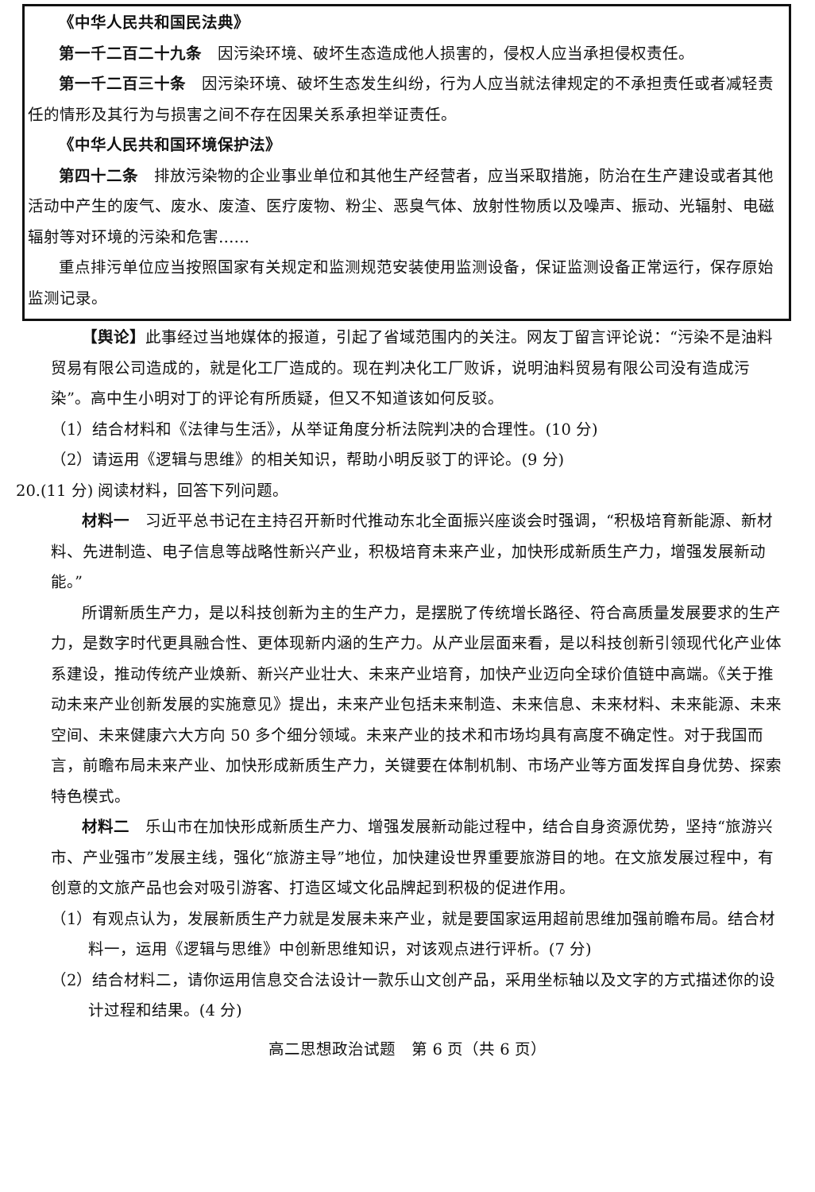《中华人民共和国民法典》
第一千二百二十九条　因污染环境、破坏生态造成他人损害的，侵权人应当承担侵权责任。
第一千二百三十条　因污染环境、破坏生态发生纠纷，行为人应当就法律规定的不承担责任或者减轻责任的情形及其行为与损害之间不存在因果关系承担举证责任。
《中华人民共和国环境保护法》
第四十二条　排放污染物的企业事业单位和其他生产经营者，应当采取措施，防治在生产建设或者其他活动中产生的废气、废水、废渣、医疗废物、粉尘、恶臭气体、放射性物质以及噪声、振动、光辐射、电磁辐射等对环境的污染和危害……
重点排污单位应当按照国家有关规定和监测规范安装使用监测设备，保证监测设备正常运行，保存原始监测记录。
【舆论】此事经过当地媒体的报道，引起了省域范围内的关注。网友丁留言评论说：“污染不是油料贸易有限公司造成的，就是化工厂造成的。现在判决化工厂败诉，说明油料贸易有限公司没有造成污染”。高中生小明对丁的评论有所质疑，但又不知道该如何反驳。
（1）结合材料和《法律与生活》，从举证角度分析法院判决的合理性。(10 分)
（2）请运用《逻辑与思维》的相关知识，帮助小明反驳丁的评论。(9 分)
20.(11 分) 阅读材料，回答下列问题。
材料一　习近平总书记在主持召开新时代推动东北全面振兴座谈会时强调，“积极培育新能源、新材料、先进制造、电子信息等战略性新兴产业，积极培育未来产业，加快形成新质生产力，增强发展新动能。”
所谓新质生产力，是以科技创新为主的生产力，是摆脱了传统增长路径、符合高质量发展要求的生产力，是数字时代更具融合性、更体现新内涵的生产力。从产业层面来看，是以科技创新引领现代化产业体系建设，推动传统产业焕新、新兴产业壮大、未来产业培育，加快产业迈向全球价值链中高端。《关于推动未来产业创新发展的实施意见》提出，未来产业包括未来制造、未来信息、未来材料、未来能源、未来空间、未来健康六大方向 50 多个细分领域。未来产业的技术和市场均具有高度不确定性。对于我国而言，前瞻布局未来产业、加快形成新质生产力，关键要在体制机制、市场产业等方面发挥自身优势、探索特色模式。
材料二　乐山市在加快形成新质生产力、增强发展新动能过程中，结合自身资源优势，坚持“旅游兴市、产业强市”发展主线，强化“旅游主导”地位，加快建设世界重要旅游目的地。在文旅发展过程中，有创意的文旅产品也会对吸引游客、打造区域文化品牌起到积极的促进作用。
（1）有观点认为，发展新质生产力就是发展未来产业，就是要国家运用超前思维加强前瞻布局。结合材料一，运用《逻辑与思维》中创新思维知识，对该观点进行评析。(7 分)
（2）结合材料二，请你运用信息交合法设计一款乐山文创产品，采用坐标轴以及文字的方式描述你的设计过程和结果。(4 分)
高二思想政治试题　第 6 页（共 6 页）